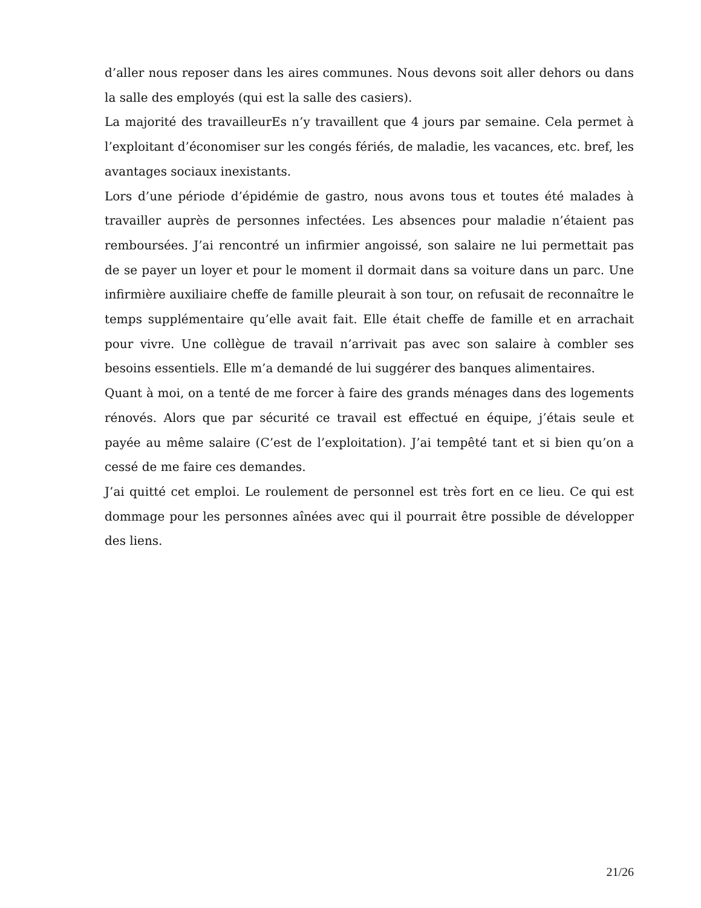d’aller nous reposer dans les aires communes. Nous devons soit aller dehors ou dans la salle des employés (qui est la salle des casiers).
La majorité des travailleurEs n’y travaillent que 4 jours par semaine. Cela permet à l’exploitant d’économiser sur les congés fériés, de maladie, les vacances, etc. bref, les avantages sociaux inexistants.
Lors d’une période d’épidémie de gastro, nous avons tous et toutes été malades à travailler auprès de personnes infectées. Les absences pour maladie n’étaient pas remboursées. J’ai rencontré un infirmier angoissé, son salaire ne lui permettait pas de se payer un loyer et pour le moment il dormait dans sa voiture dans un parc. Une infirmière auxiliaire cheffe de famille pleurait à son tour, on refusait de reconnaître le temps supplémentaire qu’elle avait fait. Elle était cheffe de famille et en arrachait pour vivre. Une collègue de travail n’arrivait pas avec son salaire à combler ses besoins essentiels. Elle m’a demandé de lui suggérer des banques alimentaires.
Quant à moi, on a tenté de me forcer à faire des grands ménages dans des logements rénovés. Alors que par sécurité ce travail est effectué en équipe, j’étais seule et payée au même salaire (C’est de l’exploitation). J’ai tempêté tant et si bien qu’on a cessé de me faire ces demandes.
J’ai quitté cet emploi. Le roulement de personnel est très fort en ce lieu. Ce qui est dommage pour les personnes aînées avec qui il pourrait être possible de développer des liens.
21/26